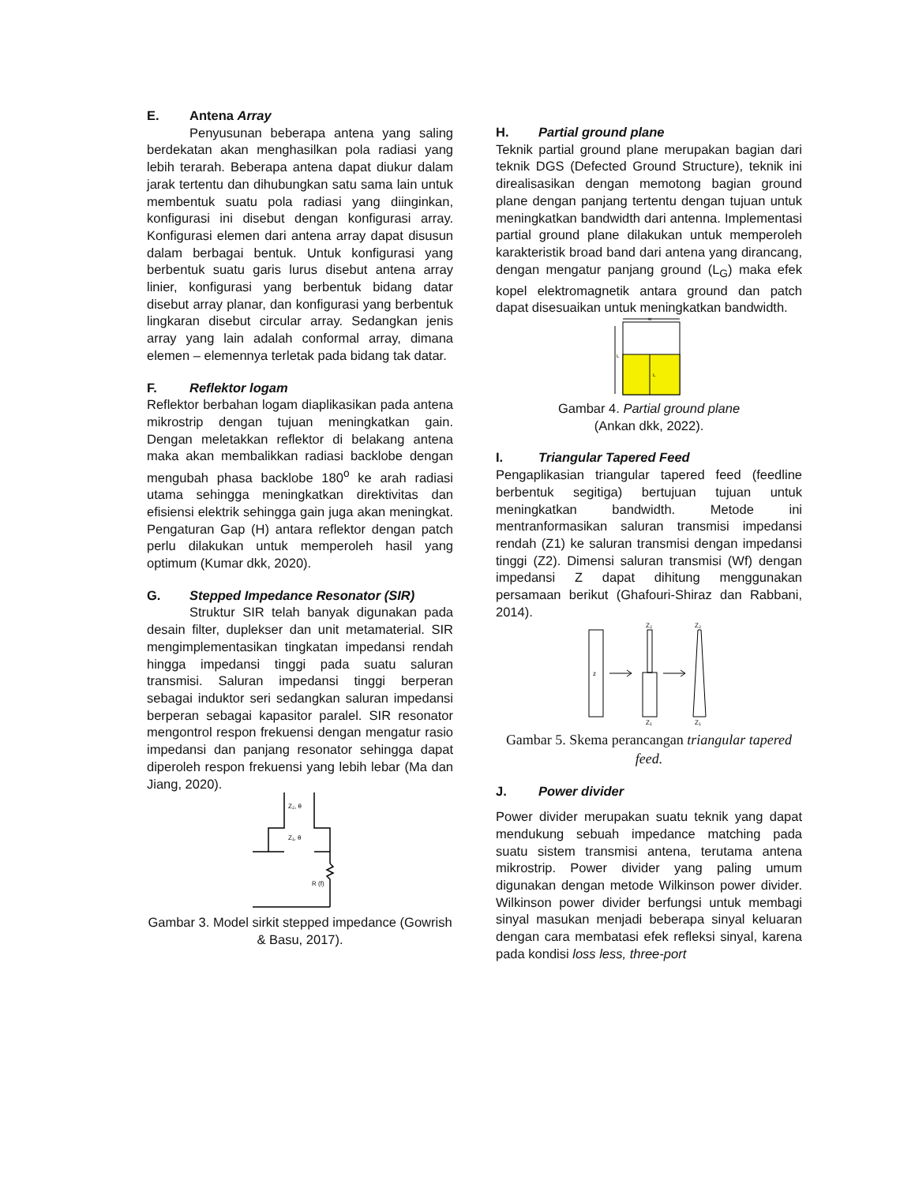E. Antena Array
Penyusunan beberapa antena yang saling berdekatan akan menghasilkan pola radiasi yang lebih terarah. Beberapa antena dapat diukur dalam jarak tertentu dan dihubungkan satu sama lain untuk membentuk suatu pola radiasi yang diinginkan, konfigurasi ini disebut dengan konfigurasi array. Konfigurasi elemen dari antena array dapat disusun dalam berbagai bentuk. Untuk konfigurasi yang berbentuk suatu garis lurus disebut antena array linier, konfigurasi yang berbentuk bidang datar disebut array planar, dan konfigurasi yang berbentuk lingkaran disebut circular array. Sedangkan jenis array yang lain adalah conformal array, dimana elemen – elemennya terletak pada bidang tak datar.
F. Reflektor logam
Reflektor berbahan logam diaplikasikan pada antena mikrostrip dengan tujuan meningkatkan gain. Dengan meletakkan reflektor di belakang antena maka akan membalikkan radiasi backlobe dengan mengubah phasa backlobe 180<sup>o</sup> ke arah radiasi utama sehingga meningkatkan direktivitas dan efisiensi elektrik sehingga gain juga akan meningkat. Pengaturan Gap (H) antara reflektor dengan patch perlu dilakukan untuk memperoleh hasil yang optimum (Kumar dkk, 2020).
G. Stepped Impedance Resonator (SIR)
Struktur SIR telah banyak digunakan pada desain filter, duplekser dan unit metamaterial. SIR mengimplementasikan tingkatan impedansi rendah hingga impedansi tinggi pada suatu saluran transmisi. Saluran impedansi tinggi berperan sebagai induktor seri sedangkan saluran impedansi berperan sebagai kapasitor paralel. SIR resonator mengontrol respon frekuensi dengan mengatur rasio impedansi dan panjang resonator sehingga dapat diperoleh respon frekuensi yang lebih lebar (Ma dan Jiang, 2020).
Z₂, θ
Z₁, θ
R (f)
Gambar 3. Model sirkit stepped impedance (Gowrish & Basu, 2017).
H. Partial ground plane
Teknik partial ground plane merupakan bagian dari teknik DGS (Defected Ground Structure), teknik ini direalisasikan dengan memotong bagian ground plane dengan panjang tertentu dengan tujuan untuk meningkatkan bandwidth dari antenna. Implementasi partial ground plane dilakukan untuk memperoleh karakteristik broad band dari antena yang dirancang, dengan mengatur panjang ground (L<sub>G</sub>) maka efek kopel elektromagnetik antara ground dan patch dapat disesuaikan untuk meningkatkan bandwidth.
w
L
L
Gambar 4. Partial ground plane
(Ankan dkk, 2022).
I. Triangular Tapered Feed
Pengaplikasian triangular tapered feed (feedline berbentuk segitiga) bertujuan tujuan untuk meningkatkan bandwidth. Metode ini mentranformasikan saluran transmisi impedansi rendah (Z1) ke saluran transmisi dengan impedansi tinggi (Z2). Dimensi saluran transmisi (Wf) dengan impedansi Z dapat dihitung menggunakan persamaan berikut (Ghafouri-Shiraz dan Rabbani, 2014).
z
Z₂
Z₂
Z₁
Z₁
Gambar 5. Skema perancangan triangular tapered feed.
J. Power divider
Power divider merupakan suatu teknik yang dapat mendukung sebuah impedance matching pada suatu sistem transmisi antena, terutama antena mikrostrip. Power divider yang paling umum digunakan dengan metode Wilkinson power divider. Wilkinson power divider berfungsi untuk membagi sinyal masukan menjadi beberapa sinyal keluaran dengan cara membatasi efek refleksi sinyal, karena pada kondisi loss less, three-port